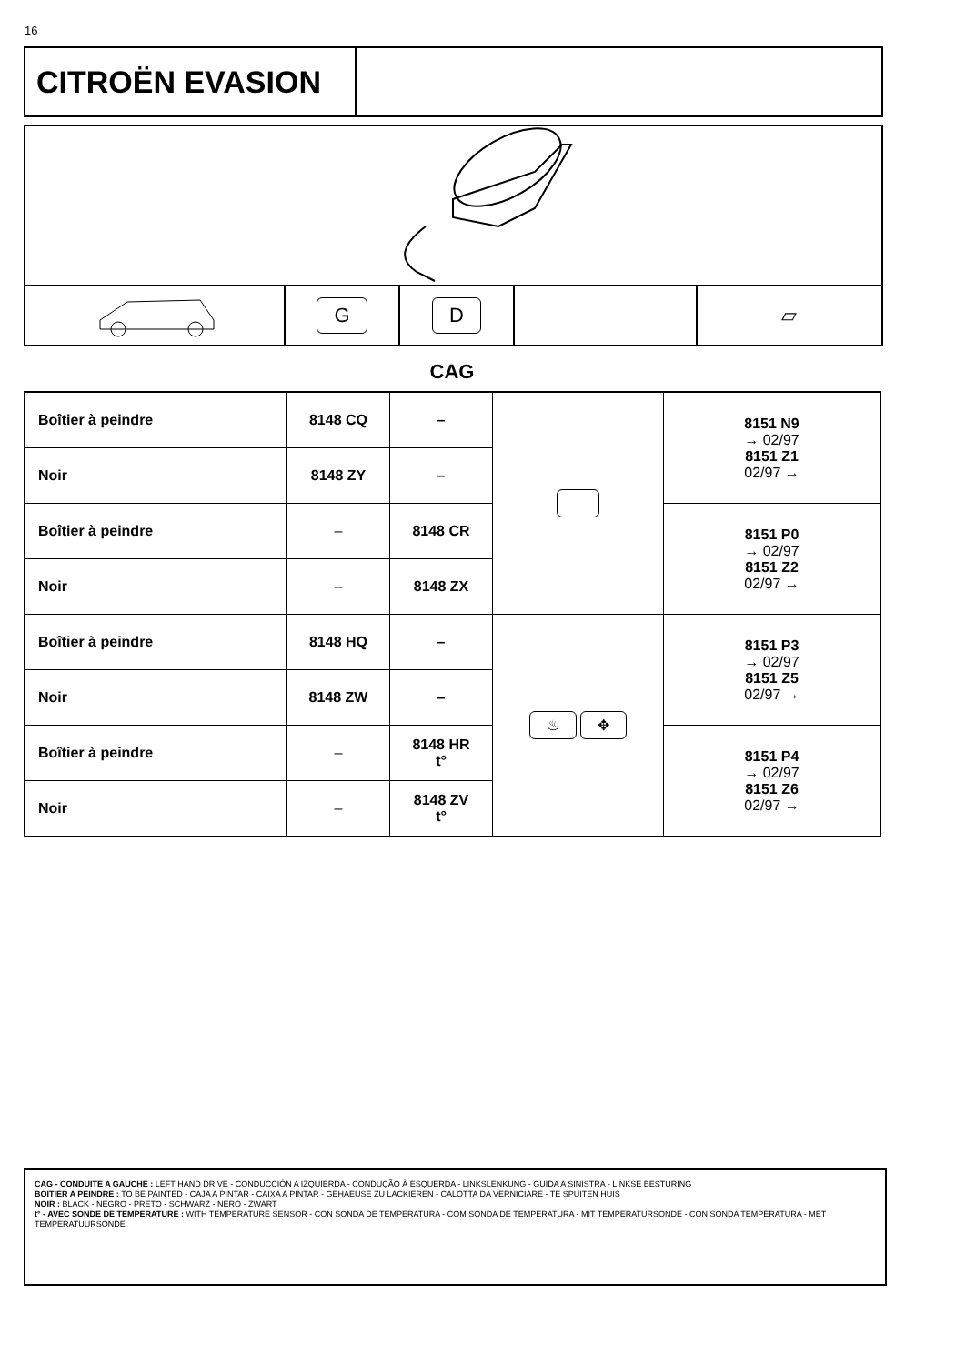16
CITROËN EVASION
G D
▱
CAG
| Boîtier à peindre | 8148 CQ | – | | 8151 N9 → 02/97 8151 Z1 02/97 → |
| Noir | 8148 ZY | – | | |
| Boîtier à peindre | – | 8148 CR | | 8151 P0 → 02/97 8151 Z2 02/97 → |
| Noir | – | 8148 ZX | | |
| Boîtier à peindre | 8148 HQ | – | ♨ ✥ | 8151 P3 → 02/97 8151 Z5 02/97 → |
| Noir | 8148 ZW | – | | |
| Boîtier à peindre | – | 8148 HR t° | | 8151 P4 → 02/97 8151 Z6 02/97 → |
| Noir | – | 8148 ZV t° | | |
CAG - CONDUITE A GAUCHE : LEFT HAND DRIVE - CONDUCCIÓN A IZQUIERDA - CONDUÇÃO À ESQUERDA - LINKSLENKUNG - GUIDA A SINISTRA - LINKSE BESTURING
BOITIER A PEINDRE : TO BE PAINTED - CAJA A PINTAR - CAIXA A PINTAR - GEHAEUSE ZU LACKIEREN - CALOTTA DA VERNICIARE - TE SPUITEN HUIS
NOIR : BLACK - NEGRO - PRETO - SCHWARZ - NERO - ZWART
t° - AVEC SONDE DE TEMPERATURE : WITH TEMPERATURE SENSOR - CON SONDA DE TEMPERATURA - COM SONDA DE TEMPERATURA - MIT TEMPERATURSONDE - CON SONDA TEMPERATURA - MET TEMPERATUURSONDE